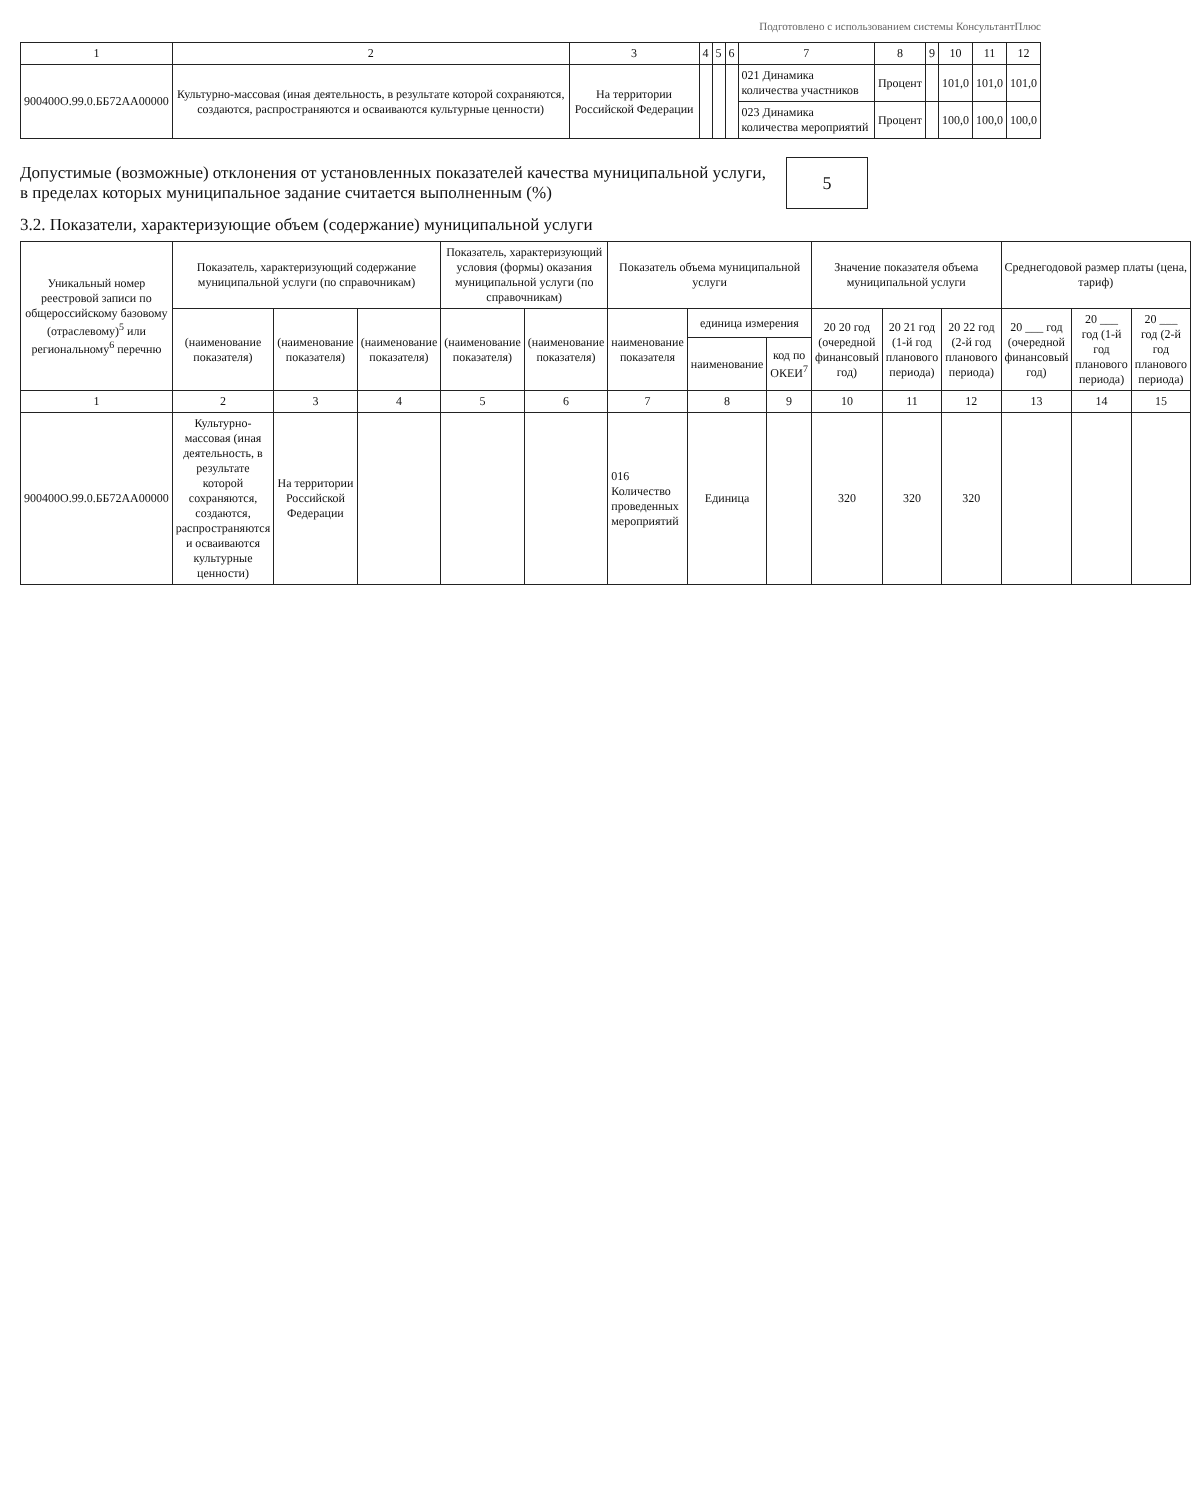Подготовлено с использованием системы КонсультантПлюс
| 1 | 2 | 3 | 4 | 5 | 6 | 7 | 8 | 9 | 10 | 11 | 12 |
| --- | --- | --- | --- | --- | --- | --- | --- | --- | --- | --- | --- |
| 900400О.99.0.ББ72АА00000 | Культурно-массовая (иная деятельность, в результате которой сохраняются, создаются, распространяются и осваиваются культурные ценности) | На территории Российской Федерации | | | | 021 Динамика количества участников | Процент | | 101,0 | 101,0 | 101,0 |
| | | | | | | 023 Динамика количества мероприятий | Процент | | 100,0 | 100,0 | 100,0 |
Допустимые (возможные) отклонения от установленных показателей качества муниципальной услуги,
в пределах которых муниципальное задание считается выполненным (%)
5
3.2. Показатели, характеризующие объем (содержание) муниципальной услуги
| Уникальный номер реестровой записи по общероссийскому базовому (отраслевому)<sup>5</sup> или региональному<sup>6</sup> перечню | Показатель, характеризующий содержание муниципальной услуги (по справочникам) | | | Показатель, характеризующий условия (формы) оказания муниципальной услуги (по справочникам) | | Показатель объема муниципальной услуги | | | Значение показателя объема муниципальной услуги | | | Среднегодовой размер платы (цена, тариф) | | |
| --- | --- | --- | --- | --- | --- | --- | --- | --- | --- | --- | --- | --- | --- | --- |
| | (наименование показателя) | (наименование показателя) | (наименование показателя) | (наименование показателя) | (наименование показателя) | наименование показателя | единица измерения | | 20 20 год (очередной финансовый год) | 20 21 год (1-й год планового периода) | 20 22 год (2-й год планового периода) | 20 ___ год (очередной финансовый год) | 20 ___ год (1-й год планового периода) | 20 ___ год (2-й год планового периода) |
| | | | | | | | наименование | код по ОКЕИ<sup>7</sup> | | | | | | |
| 1 | 2 | 3 | 4 | 5 | 6 | 7 | 8 | 9 | 10 | 11 | 12 | 13 | 14 | 15 |
| 900400О.99.0.ББ72АА00000 | Культурно-массовая (иная деятельность, в результате которой сохраняются, создаются, распространяются и осваиваются культурные ценности) | На территории Российской Федерации | | | | 016 Количество проведенных мероприятий | Единица | | 320 | 320 | 320 | | | |